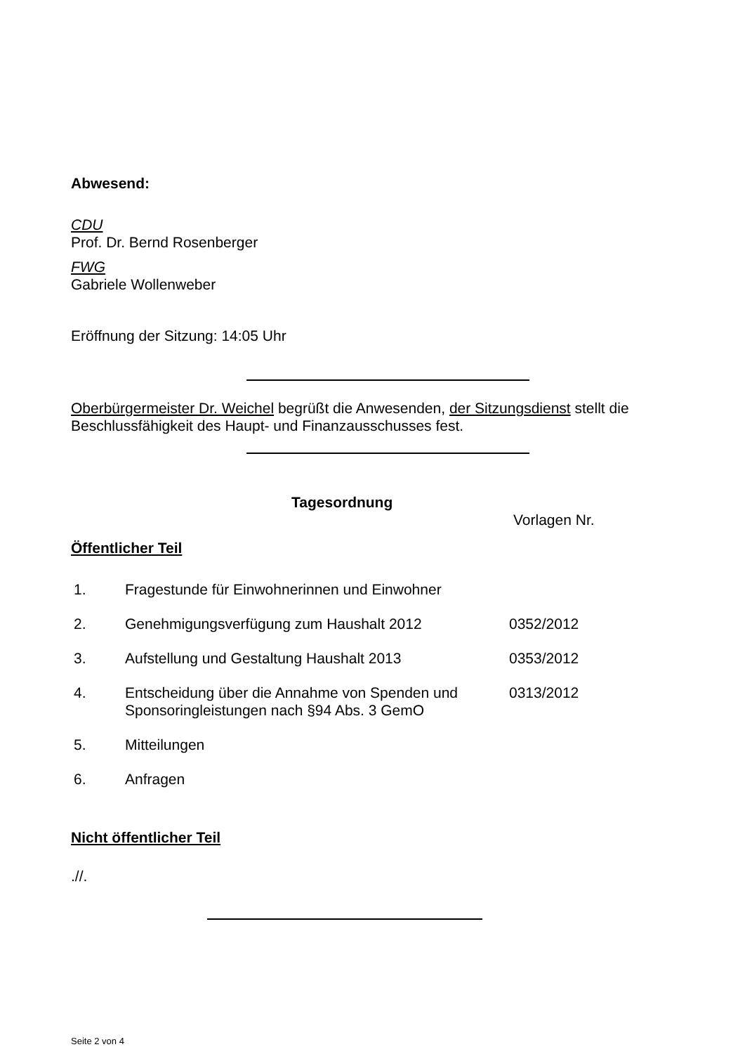Abwesend:
CDU
Prof. Dr. Bernd Rosenberger
FWG
Gabriele Wollenweber
Eröffnung der Sitzung: 14:05 Uhr
Oberbürgermeister Dr. Weichel begrüßt die Anwesenden, der Sitzungsdienst stellt die Beschlussfähigkeit des Haupt- und Finanzausschusses fest.
Tagesordnung
Vorlagen Nr.
Öffentlicher Teil
| 1. | Fragestunde für Einwohnerinnen und Einwohner | |
| 2. | Genehmigungsverfügung zum Haushalt 2012 | 0352/2012 |
| 3. | Aufstellung und Gestaltung Haushalt 2013 | 0353/2012 |
| 4. | Entscheidung über die Annahme von Spenden und Sponsoringleistungen nach §94 Abs. 3 GemO | 0313/2012 |
| 5. | Mitteilungen | |
| 6. | Anfragen | |
Nicht öffentlicher Teil
.//.
Seite 2 von 4